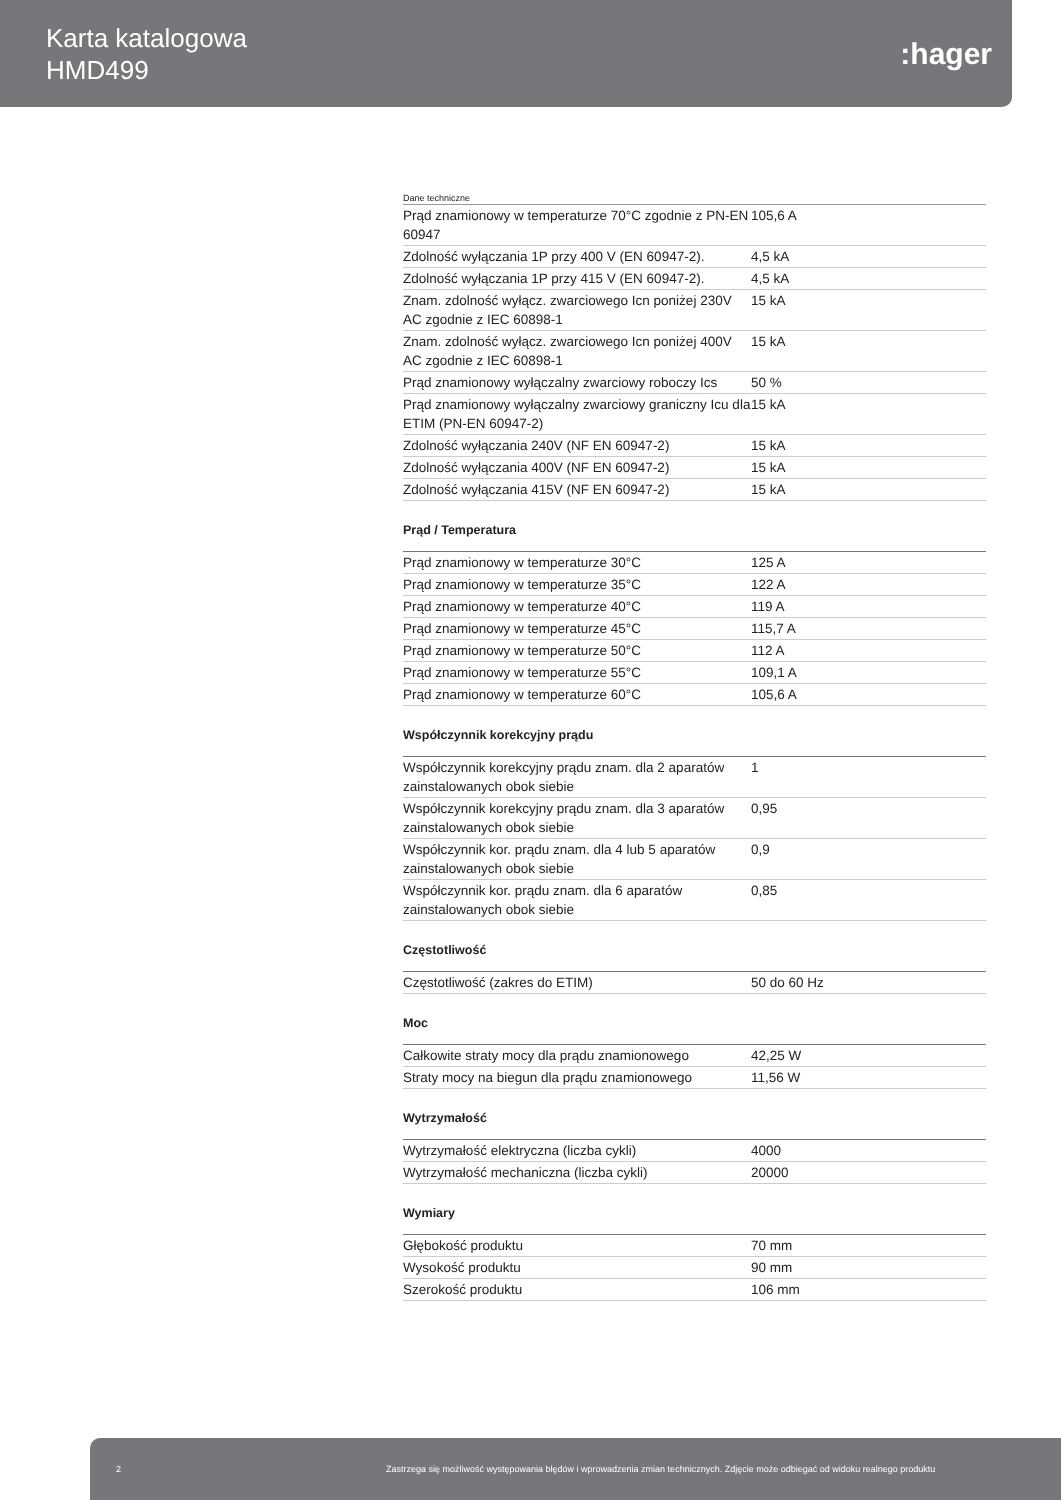Karta katalogowa
HMD499
:hager
Dane techniczne
| Prąd znamionowy w temperaturze 70°C zgodnie z PN-EN 60947 | 105,6 A |
| Zdolność wyłączania 1P przy 400 V (EN 60947-2). | 4,5 kA |
| Zdolność wyłączania 1P przy 415 V (EN 60947-2). | 4,5 kA |
| Znam. zdolność wyłącz. zwarciowego Icn poniżej 230V AC zgodnie z IEC 60898-1 | 15 kA |
| Znam. zdolność wyłącz. zwarciowego Icn poniżej 400V AC zgodnie z IEC 60898-1 | 15 kA |
| Prąd znamionowy wyłączalny zwarciowy roboczy Ics | 50 % |
| Prąd znamionowy wyłączalny zwarciowy graniczny Icu dla ETIM (PN-EN 60947-2) | 15 kA |
| Zdolność wyłączania 240V (NF EN 60947-2) | 15 kA |
| Zdolność wyłączania 400V (NF EN 60947-2) | 15 kA |
| Zdolność wyłączania 415V (NF EN 60947-2) | 15 kA |
Prąd / Temperatura
| Prąd znamionowy w temperaturze 30°C | 125 A |
| Prąd znamionowy w temperaturze 35°C | 122 A |
| Prąd znamionowy w temperaturze 40°C | 119 A |
| Prąd znamionowy w temperaturze 45°C | 115,7 A |
| Prąd znamionowy w temperaturze 50°C | 112 A |
| Prąd znamionowy w temperaturze 55°C | 109,1 A |
| Prąd znamionowy w temperaturze 60°C | 105,6 A |
Współczynnik korekcyjny prądu
| Współczynnik korekcyjny prądu znam. dla 2 aparatów zainstalowanych obok siebie | 1 |
| Współczynnik korekcyjny prądu znam. dla 3 aparatów zainstalowanych obok siebie | 0,95 |
| Współczynnik kor. prądu znam. dla 4 lub 5 aparatów zainstalowanych obok siebie | 0,9 |
| Współczynnik kor. prądu znam. dla 6 aparatów zainstalowanych obok siebie | 0,85 |
Częstotliwość
| Częstotliwość (zakres do ETIM) | 50 do 60 Hz |
Moc
| Całkowite straty mocy dla prądu znamionowego | 42,25 W |
| Straty mocy na biegun dla prądu znamionowego | 11,56 W |
Wytrzymałość
| Wytrzymałość elektryczna (liczba cykli) | 4000 |
| Wytrzymałość mechaniczna (liczba cykli) | 20000 |
Wymiary
| Głębokość produktu | 70 mm |
| Wysokość produktu | 90 mm |
| Szerokość produktu | 106 mm |
2 Zastrzega się możliwość występowania błędów i wprowadzenia zmian technicznych. Zdjęcie może odbiegać od widoku realnego produktu